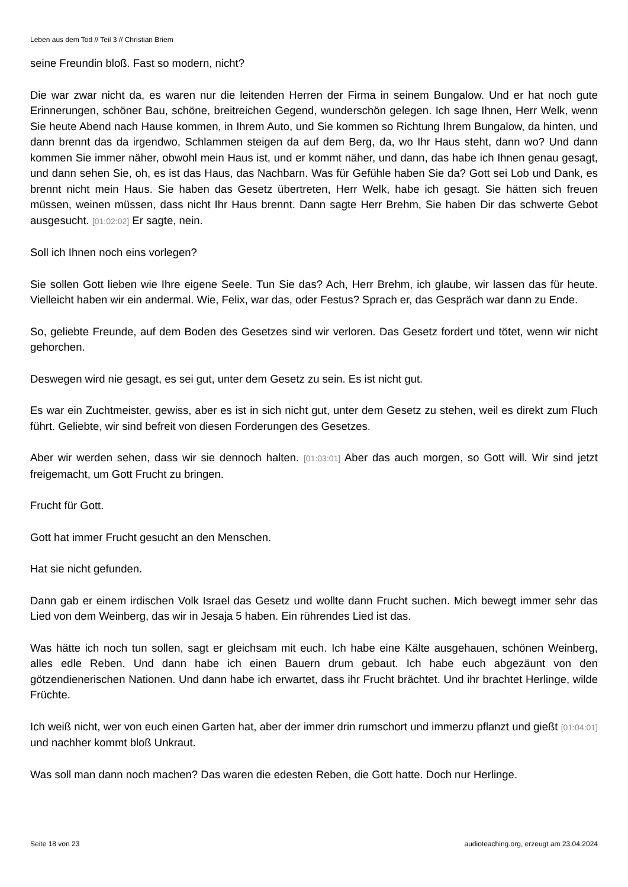Leben aus dem Tod // Teil 3 // Christian Briem
seine Freundin bloß. Fast so modern, nicht?
Die war zwar nicht da, es waren nur die leitenden Herren der Firma in seinem Bungalow. Und er hat noch gute Erinnerungen, schöner Bau, schöne, breitreichen Gegend, wunderschön gelegen. Ich sage Ihnen, Herr Welk, wenn Sie heute Abend nach Hause kommen, in Ihrem Auto, und Sie kommen so Richtung Ihrem Bungalow, da hinten, und dann brennt das da irgendwo, Schlammen steigen da auf dem Berg, da, wo Ihr Haus steht, dann wo? Und dann kommen Sie immer näher, obwohl mein Haus ist, und er kommt näher, und dann, das habe ich Ihnen genau gesagt, und dann sehen Sie, oh, es ist das Haus, das Nachbarn. Was für Gefühle haben Sie da? Gott sei Lob und Dank, es brennt nicht mein Haus. Sie haben das Gesetz übertreten, Herr Welk, habe ich gesagt. Sie hätten sich freuen müssen, weinen müssen, dass nicht Ihr Haus brennt. Dann sagte Herr Brehm, Sie haben Dir das schwerte Gebot ausgesucht. [01:02:02] Er sagte, nein.
Soll ich Ihnen noch eins vorlegen?
Sie sollen Gott lieben wie Ihre eigene Seele. Tun Sie das? Ach, Herr Brehm, ich glaube, wir lassen das für heute. Vielleicht haben wir ein andermal. Wie, Felix, war das, oder Festus? Sprach er, das Gespräch war dann zu Ende.
So, geliebte Freunde, auf dem Boden des Gesetzes sind wir verloren. Das Gesetz fordert und tötet, wenn wir nicht gehorchen.
Deswegen wird nie gesagt, es sei gut, unter dem Gesetz zu sein. Es ist nicht gut.
Es war ein Zuchtmeister, gewiss, aber es ist in sich nicht gut, unter dem Gesetz zu stehen, weil es direkt zum Fluch führt. Geliebte, wir sind befreit von diesen Forderungen des Gesetzes.
Aber wir werden sehen, dass wir sie dennoch halten. [01:03:01] Aber das auch morgen, so Gott will. Wir sind jetzt freigemacht, um Gott Frucht zu bringen.
Frucht für Gott.
Gott hat immer Frucht gesucht an den Menschen.
Hat sie nicht gefunden.
Dann gab er einem irdischen Volk Israel das Gesetz und wollte dann Frucht suchen. Mich bewegt immer sehr das Lied von dem Weinberg, das wir in Jesaja 5 haben. Ein rührendes Lied ist das.
Was hätte ich noch tun sollen, sagt er gleichsam mit euch. Ich habe eine Kälte ausgehauen, schönen Weinberg, alles edle Reben. Und dann habe ich einen Bauern drum gebaut. Ich habe euch abgezäunt von den götzendienerischen Nationen. Und dann habe ich erwartet, dass ihr Frucht brächtet. Und ihr brachtet Herlinge, wilde Früchte.
Ich weiß nicht, wer von euch einen Garten hat, aber der immer drin rumschort und immerzu pflanzt und gießt [01:04:01] und nachher kommt bloß Unkraut.
Was soll man dann noch machen? Das waren die edesten Reben, die Gott hatte. Doch nur Herlinge.
Seite 18 von 23 audioteaching.org, erzeugt am 23.04.2024